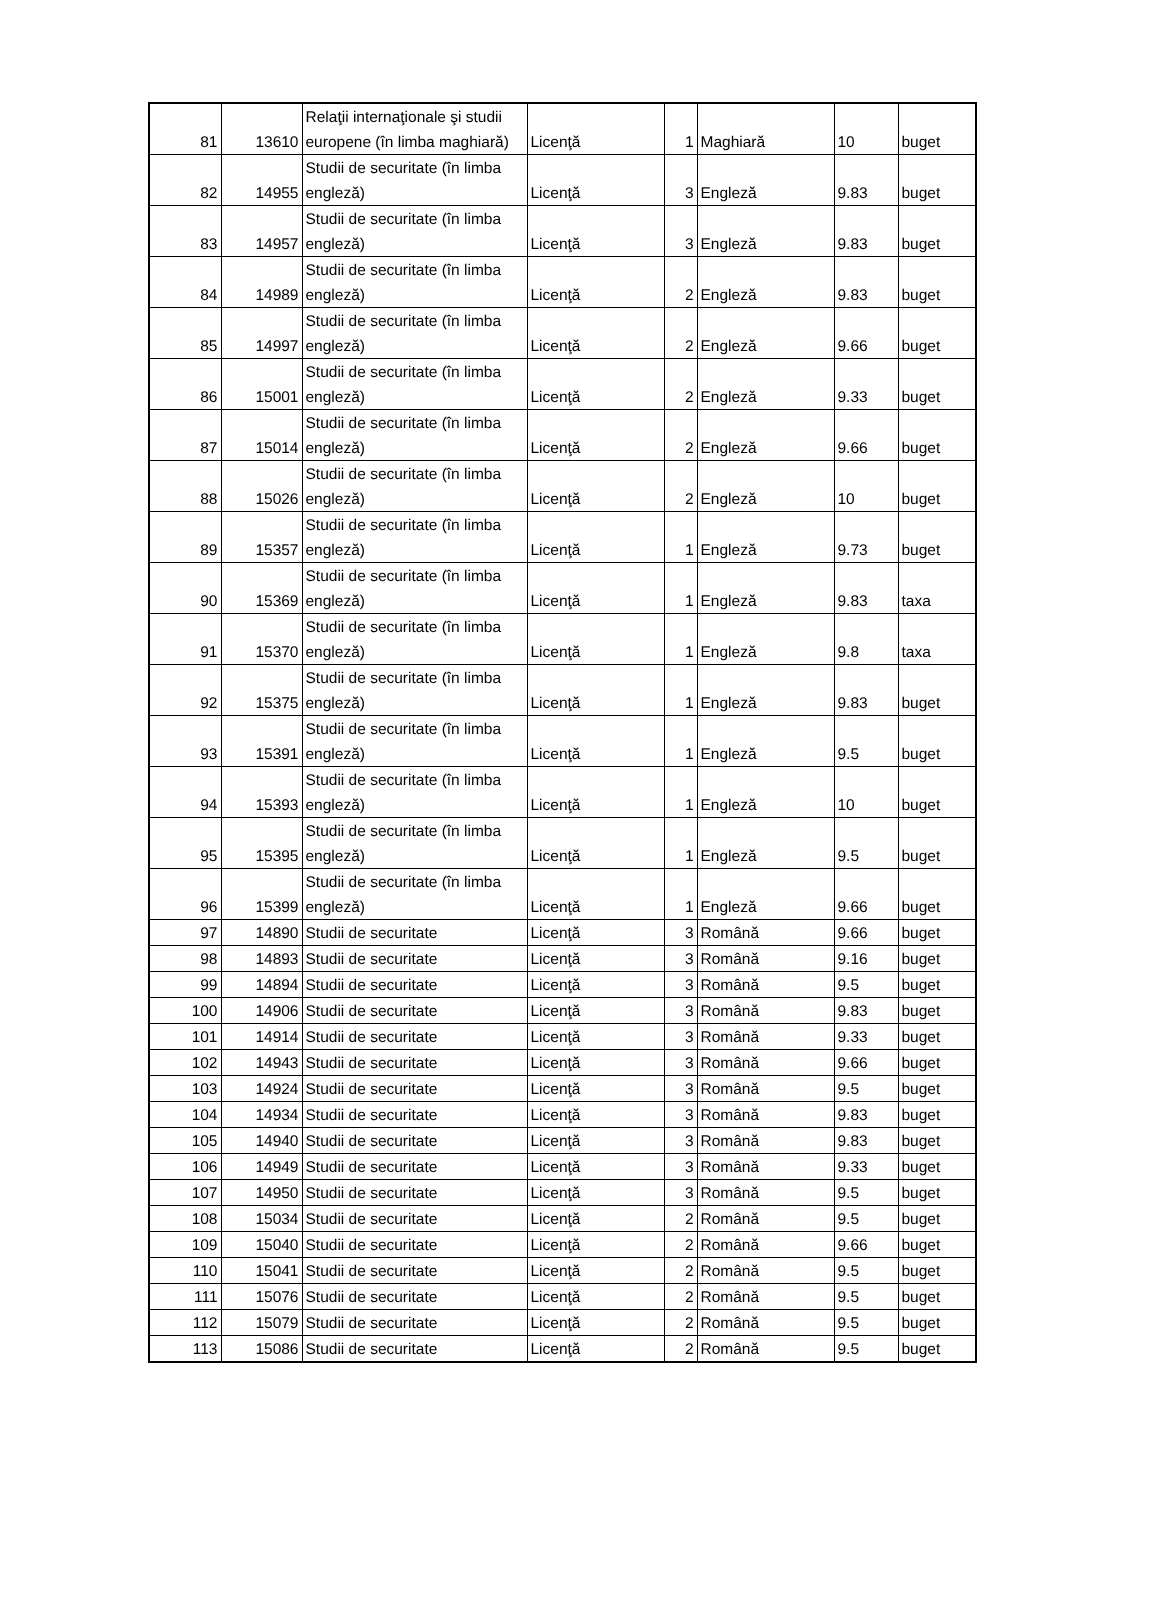| 81 | 13610 | Relaţii internaţionale şi studii europene (în limba maghiară) | Licenţă | 1 | Maghiară | 10 | buget |
| 82 | 14955 | Studii de securitate (în limba engleză) | Licenţă | 3 | Engleză | 9.83 | buget |
| 83 | 14957 | Studii de securitate (în limba engleză) | Licenţă | 3 | Engleză | 9.83 | buget |
| 84 | 14989 | Studii de securitate (în limba engleză) | Licenţă | 2 | Engleză | 9.83 | buget |
| 85 | 14997 | Studii de securitate (în limba engleză) | Licenţă | 2 | Engleză | 9.66 | buget |
| 86 | 15001 | Studii de securitate (în limba engleză) | Licenţă | 2 | Engleză | 9.33 | buget |
| 87 | 15014 | Studii de securitate (în limba engleză) | Licenţă | 2 | Engleză | 9.66 | buget |
| 88 | 15026 | Studii de securitate (în limba engleză) | Licenţă | 2 | Engleză | 10 | buget |
| 89 | 15357 | Studii de securitate (în limba engleză) | Licenţă | 1 | Engleză | 9.73 | buget |
| 90 | 15369 | Studii de securitate (în limba engleză) | Licenţă | 1 | Engleză | 9.83 | taxa |
| 91 | 15370 | Studii de securitate (în limba engleză) | Licenţă | 1 | Engleză | 9.8 | taxa |
| 92 | 15375 | Studii de securitate (în limba engleză) | Licenţă | 1 | Engleză | 9.83 | buget |
| 93 | 15391 | Studii de securitate (în limba engleză) | Licenţă | 1 | Engleză | 9.5 | buget |
| 94 | 15393 | Studii de securitate (în limba engleză) | Licenţă | 1 | Engleză | 10 | buget |
| 95 | 15395 | Studii de securitate (în limba engleză) | Licenţă | 1 | Engleză | 9.5 | buget |
| 96 | 15399 | Studii de securitate (în limba engleză) | Licenţă | 1 | Engleză | 9.66 | buget |
| 97 | 14890 | Studii de securitate | Licenţă | 3 | Română | 9.66 | buget |
| 98 | 14893 | Studii de securitate | Licenţă | 3 | Română | 9.16 | buget |
| 99 | 14894 | Studii de securitate | Licenţă | 3 | Română | 9.5 | buget |
| 100 | 14906 | Studii de securitate | Licenţă | 3 | Română | 9.83 | buget |
| 101 | 14914 | Studii de securitate | Licenţă | 3 | Română | 9.33 | buget |
| 102 | 14943 | Studii de securitate | Licenţă | 3 | Română | 9.66 | buget |
| 103 | 14924 | Studii de securitate | Licenţă | 3 | Română | 9.5 | buget |
| 104 | 14934 | Studii de securitate | Licenţă | 3 | Română | 9.83 | buget |
| 105 | 14940 | Studii de securitate | Licenţă | 3 | Română | 9.83 | buget |
| 106 | 14949 | Studii de securitate | Licenţă | 3 | Română | 9.33 | buget |
| 107 | 14950 | Studii de securitate | Licenţă | 3 | Română | 9.5 | buget |
| 108 | 15034 | Studii de securitate | Licenţă | 2 | Română | 9.5 | buget |
| 109 | 15040 | Studii de securitate | Licenţă | 2 | Română | 9.66 | buget |
| 110 | 15041 | Studii de securitate | Licenţă | 2 | Română | 9.5 | buget |
| 111 | 15076 | Studii de securitate | Licenţă | 2 | Română | 9.5 | buget |
| 112 | 15079 | Studii de securitate | Licenţă | 2 | Română | 9.5 | buget |
| 113 | 15086 | Studii de securitate | Licenţă | 2 | Română | 9.5 | buget |